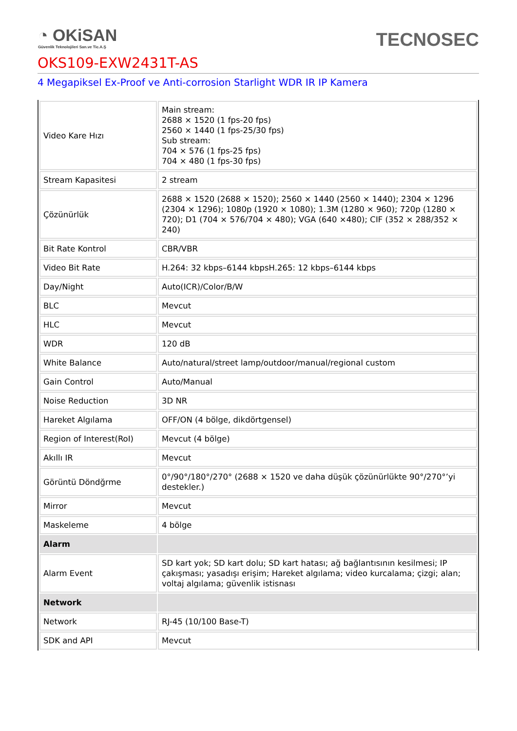◔ OKiSAN
Güvenlik Teknolojileri San.ve Tic.A.Ş
TECNOSEC
OKS109-EXW2431T-AS
4 Megapiksel Ex-Proof ve Anti-corrosion Starlight WDR IR IP Kamera
| Video Kare Hızı | Main stream: 2688 × 1520 (1 fps-20 fps) 2560 × 1440 (1 fps-25/30 fps) Sub stream: 704 × 576 (1 fps-25 fps) 704 × 480 (1 fps-30 fps) |
| Stream Kapasitesi | 2 stream |
| Çözünürlük | 2688 × 1520 (2688 × 1520); 2560 × 1440 (2560 × 1440); 2304 × 1296 (2304 × 1296); 1080p (1920 × 1080); 1.3M (1280 × 960); 720p (1280 × 720); D1 (704 × 576/704 × 480); VGA (640 ×480); CIF (352 × 288/352 × 240) |
| Bit Rate Kontrol | CBR/VBR |
| Video Bit Rate | H.264: 32 kbps–6144 kbpsH.265: 12 kbps–6144 kbps |
| Day/Night | Auto(ICR)/Color/B/W |
| BLC | Mevcut |
| HLC | Mevcut |
| WDR | 120 dB |
| White Balance | Auto/natural/street lamp/outdoor/manual/regional custom |
| Gain Control | Auto/Manual |
| Noise Reduction | 3D NR |
| Hareket Algılama | OFF/ON (4 bölge, dikdörtgensel) |
| Region of Interest(RoI) | Mevcut (4 bölge) |
| Akıllı IR | Mevcut |
| Görüntü Döndğrme | 0°/90°/180°/270° (2688 × 1520 ve daha düşük çözünürlükte 90°/270°’yi destekler.) |
| Mirror | Mevcut |
| Maskeleme | 4 bölge |
| Alarm | |
| Alarm Event | SD kart yok; SD kart dolu; SD kart hatası; ağ bağlantısının kesilmesi; IP çakışması; yasadışı erişim; Hareket algılama; video kurcalama; çizgi; alan; voltaj algılama; güvenlik istisnası |
| Network | |
| Network | RJ-45 (10/100 Base-T) |
| SDK and API | Mevcut |